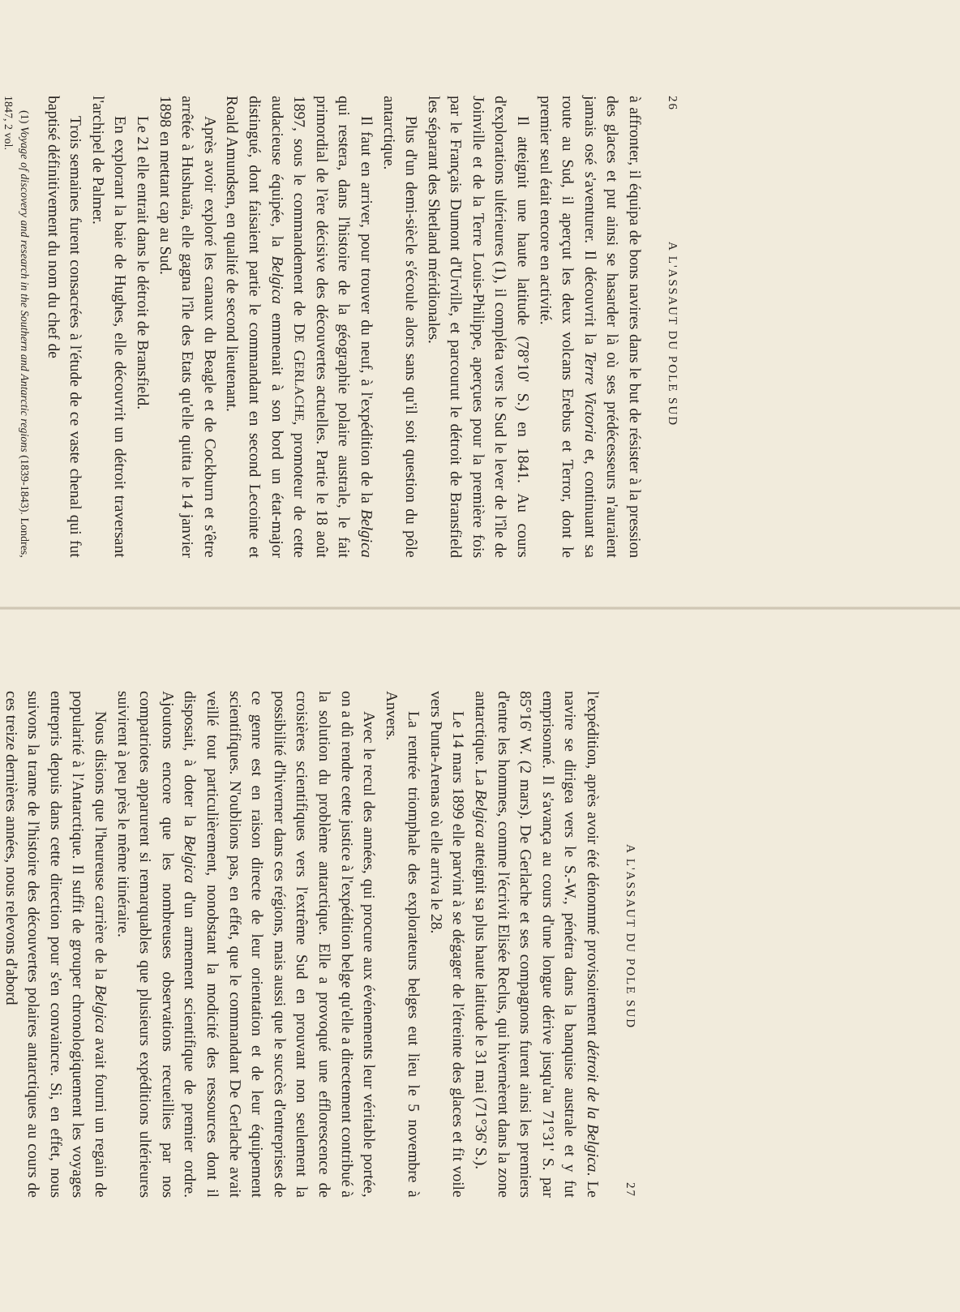26 A L'ASSAUT DU POLE SUD
à affronter, il équipa de bons navires dans le but de résister à la pression des glaces et put ainsi se hasarder là où ses prédécesseurs n'auraient jamais osé s'aventurer. Il découvrit la Terre Victoria et, continuant sa route au Sud, il aperçut les deux volcans Erebus et Terror, dont le premier seul était encore en activité.
Il atteignit une haute latitude (78°10' S.) en 1841. Au cours d'explorations ultérieures (1), il compléta vers le Sud le lever de l'île de Joinville et de la Terre Louis-Philippe, aperçues pour la première fois par le Français Dumont d'Urville, et parcourut le détroit de Bransfield les séparant des Shetland méridionales.
Plus d'un demi-siècle s'écoule alors sans qu'il soit question du pôle antarctique.
Il faut en arriver, pour trouver du neuf, à l'expédition de la Belgica qui restera, dans l'histoire de la géographie polaire australe, le fait primordial de l'ère décisive des découvertes actuelles. Partie le 18 août 1897, sous le commandement de DE GERLACHE, promoteur de cette audacieuse équipée, la Belgica emmenait à son bord un état-major distingué, dont faisaient partie le commandant en second Lecointe et Roald Amundsen, en qualité de second lieutenant.
Après avoir exploré les canaux du Beagle et de Cockburn et s'être arrêtée à Hushuaïa, elle gagna l'île des Etats qu'elle quitta le 14 janvier 1898 en mettant cap au Sud.
Le 21 elle entrait dans le détroit de Bransfield.
En explorant la baie de Hughes, elle découvrit un détroit traversant l'archipel de Palmer.
Trois semaines furent consacrées à l'étude de ce vaste chenal qui fut baptisé définitivement du nom du chef de
(1) Voyage of discovery and research in the Southern and Antarctic regions (1839-1843). Londres, 1847, 2 vol.
A L'ASSAUT DU POLE SUD 27
l'expédition, après avoir été dénommé provisoirement détroit de la Belgica. Le navire se dirigea vers le S.-W., pénétra dans la banquise australe et y fut emprisonné. Il s'avança au cours d'une longue dérive jusqu'au 71°31' S. par 85°16' W. (2 mars). De Gerlache et ses compagnons furent ainsi les premiers d'entre les hommes, comme l'écrivit Elisée Reclus, qui hivernèrent dans la zone antarctique. La Belgica atteignit sa plus haute latitude le 31 mai (71°36' S.).
Le 14 mars 1899 elle parvint à se dégager de l'étreinte des glaces et fit voile vers Punta-Arenas où elle arriva le 28.
La rentrée triomphale des explorateurs belges eut lieu le 5 novembre à Anvers.
Avec le recul des années, qui procure aux événements leur véritable portée, on a dû rendre cette justice à l'expédition belge qu'elle a directement contribué à la solution du problème antarctique. Elle a provoqué une efflorescence de croisières scientifiques vers l'extrême Sud en prouvant non seulement la possibilité d'hiverner dans ces régions, mais aussi que le succès d'entreprises de ce genre est en raison directe de leur orientation et de leur équipement scientifiques. N'oublions pas, en effet, que le commandant De Gerlache avait veillé tout particulièrement, nonobstant la modicité des ressources dont il disposait, à doter la Belgica d'un armement scientifique de premier ordre. Ajoutons encore que les nombreuses observations recueillies par nos compatriotes apparurent si remarquables que plusieurs expéditions ultérieures suivirent à peu près le même itinéraire.
Nous disions que l'heureuse carrière de la Belgica avait fourni un regain de popularité à l'Antarctique. Il suffit de grouper chronologiquement les voyages entrepris depuis dans cette direction pour s'en convaincre. Si, en effet, nous suivons la trame de l'histoire des découvertes polaires antarctiques au cours de ces treize dernières années, nous relevons d'abord